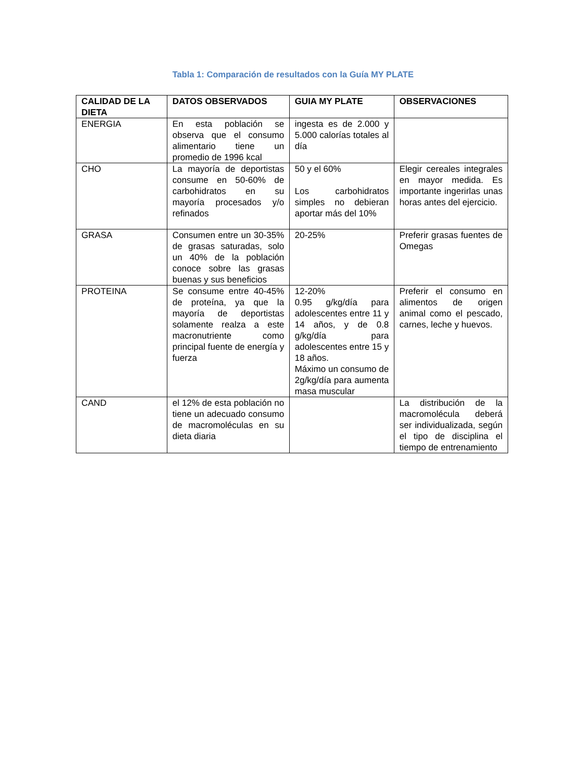Tabla 1: Comparación de resultados con la Guía MY PLATE
| CALIDAD DE LA DIETA | DATOS OBSERVADOS | GUIA MY PLATE | OBSERVACIONES |
| --- | --- | --- | --- |
| ENERGIA | En esta población se observa que el consumo alimentario tiene un promedio de 1996 kcal | ingesta es de 2.000 y 5.000 calorías totales al día | |
| CHO | La mayoría de deportistas consume en 50-60% de carbohidratos en su mayoría procesados y/o refinados | 50 y el 60% Los carbohidratos simples no debieran aportar más del 10% | Elegir cereales integrales en mayor medida. Es importante ingerirlas unas horas antes del ejercicio. |
| GRASA | Consumen entre un 30-35% de grasas saturadas, solo un 40% de la población conoce sobre las grasas buenas y sus beneficios | 20-25% | Preferir grasas fuentes de Omegas |
| PROTEINA | Se consume entre 40-45% de proteína, ya que la mayoría de deportistas solamente realza a este macronutriente como principal fuente de energía y fuerza | 12-20% 0.95 g/kg/día para adolescentes entre 11 y 14 años, y de 0.8 g/kg/día para adolescentes entre 15 y 18 años. Máximo un consumo de 2g/kg/día para aumenta masa muscular | Preferir el consumo en alimentos de origen animal como el pescado, carnes, leche y huevos. |
| CAND | el 12% de esta población no tiene un adecuado consumo de macromoléculas en su dieta diaria | | La distribución de la macromolécula deberá ser individualizada, según el tipo de disciplina el tiempo de entrenamiento |